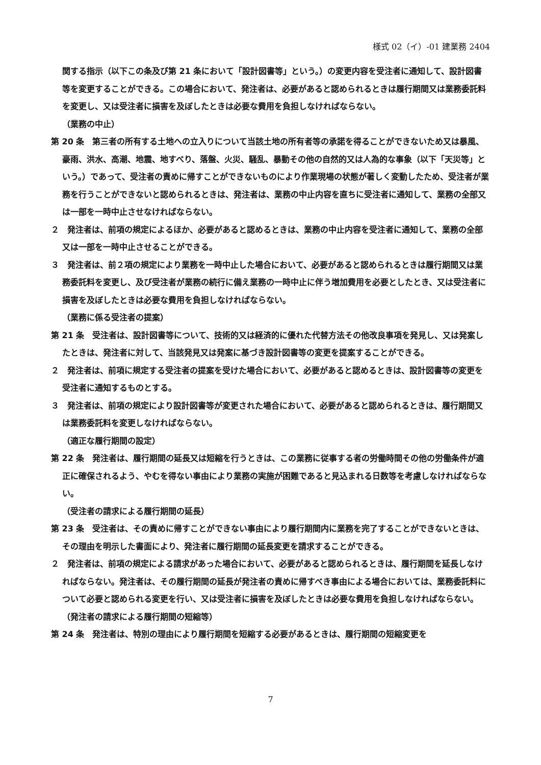様式 02（イ）-01 建業務 2404
関する指示（以下この条及び第 21 条において「設計図書等」という。）の変更内容を受注者に通知して、設計図書等を変更することができる。この場合において、発注者は、必要があると認められるときは履行期間又は業務委託料を変更し、又は受注者に損害を及ぼしたときは必要な費用を負担しなければならない。
（業務の中止）
第 20 条　第三者の所有する土地への立入りについて当該土地の所有者等の承諾を得ることができないため又は暴風、豪雨、洪水、高潮、地震、地すべり、落盤、火災、騒乱、暴動その他の自然的又は人為的な事象（以下「天災等」という。）であって、受注者の責めに帰すことができないものにより作業現場の状態が著しく変動したため、受注者が業務を行うことができないと認められるときは、発注者は、業務の中止内容を直ちに受注者に通知して、業務の全部又は一部を一時中止させなければならない。
２　発注者は、前項の規定によるほか、必要があると認めるときは、業務の中止内容を受注者に通知して、業務の全部又は一部を一時中止させることができる。
３　発注者は、前２項の規定により業務を一時中止した場合において、必要があると認められるときは履行期間又は業務委託料を変更し、及び受注者が業務の続行に備え業務の一時中止に伴う増加費用を必要としたとき、又は受注者に損害を及ぼしたときは必要な費用を負担しなければならない。
（業務に係る受注者の提案）
第 21 条　受注者は、設計図書等について、技術的又は経済的に優れた代替方法その他改良事項を発見し、又は発案したときは、発注者に対して、当該発見又は発案に基づき設計図書等の変更を提案することができる。
２　発注者は、前項に規定する受注者の提案を受けた場合において、必要があると認めるときは、設計図書等の変更を受注者に通知するものとする。
３　発注者は、前項の規定により設計図書等が変更された場合において、必要があると認められるときは、履行期間又は業務委託料を変更しなければならない。
（適正な履行期間の設定）
第 22 条　発注者は、履行期間の延長又は短縮を行うときは、この業務に従事する者の労働時間その他の労働条件が適正に確保されるよう、やむを得ない事由により業務の実施が困難であると見込まれる日数等を考慮しなければならない。
（受注者の請求による履行期間の延長）
第 23 条　受注者は、その責めに帰すことができない事由により履行期間内に業務を完了することができないときは、その理由を明示した書面により、発注者に履行期間の延長変更を請求することができる。
２　発注者は、前項の規定による請求があった場合において、必要があると認められるときは、履行期間を延長しなければならない。発注者は、その履行期間の延長が発注者の責めに帰すべき事由による場合においては、業務委託料について必要と認められる変更を行い、又は受注者に損害を及ぼしたときは必要な費用を負担しなければならない。
（発注者の請求による履行期間の短縮等）
第 24 条　発注者は、特別の理由により履行期間を短縮する必要があるときは、履行期間の短縮変更を
7